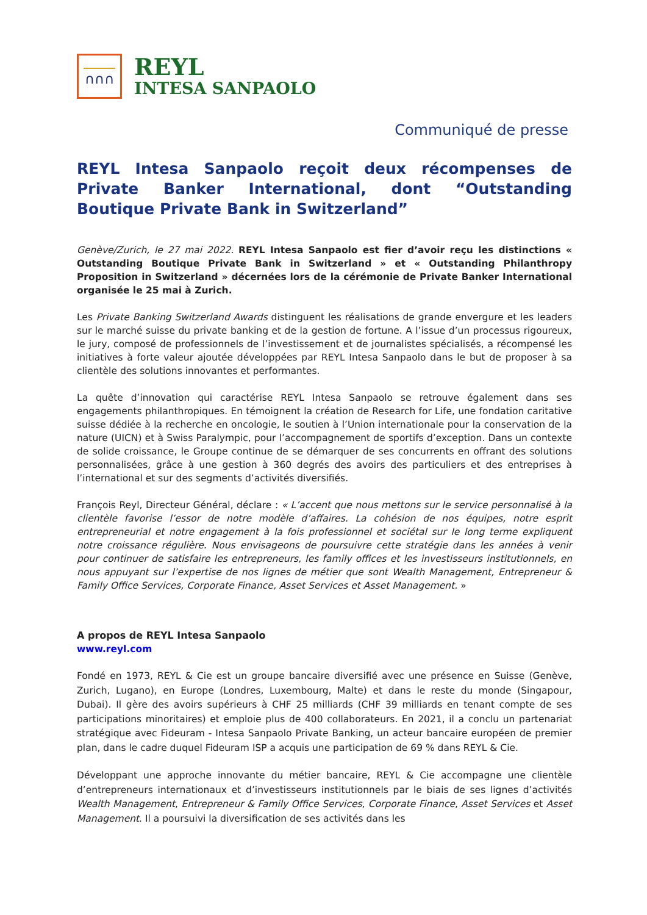∩∩∩
REYL
INTESA SANPAOLO
Communiqué de presse
REYL Intesa Sanpaolo reçoit deux récompenses de Private Banker International, dont “Outstanding Boutique Private Bank in Switzerland”
Genève/Zurich, le 27 mai 2022. REYL Intesa Sanpaolo est fier d’avoir reçu les distinctions « Outstanding Boutique Private Bank in Switzerland » et « Outstanding Philanthropy Proposition in Switzerland » décernées lors de la cérémonie de Private Banker International organisée le 25 mai à Zurich.
Les Private Banking Switzerland Awards distinguent les réalisations de grande envergure et les leaders sur le marché suisse du private banking et de la gestion de fortune. A l’issue d’un processus rigoureux, le jury, composé de professionnels de l’investissement et de journalistes spécialisés, a récompensé les initiatives à forte valeur ajoutée développées par REYL Intesa Sanpaolo dans le but de proposer à sa clientèle des solutions innovantes et performantes.
La quête d’innovation qui caractérise REYL Intesa Sanpaolo se retrouve également dans ses engagements philanthropiques. En témoignent la création de Research for Life, une fondation caritative suisse dédiée à la recherche en oncologie, le soutien à l’Union internationale pour la conservation de la nature (UICN) et à Swiss Paralympic, pour l’accompagnement de sportifs d’exception. Dans un contexte de solide croissance, le Groupe continue de se démarquer de ses concurrents en offrant des solutions personnalisées, grâce à une gestion à 360 degrés des avoirs des particuliers et des entreprises à l’international et sur des segments d’activités diversifiés.
François Reyl, Directeur Général, déclare : « L’accent que nous mettons sur le service personnalisé à la clientèle favorise l’essor de notre modèle d’affaires. La cohésion de nos équipes, notre esprit entrepreneurial et notre engagement à la fois professionnel et sociétal sur le long terme expliquent notre croissance régulière. Nous envisageons de poursuivre cette stratégie dans les années à venir pour continuer de satisfaire les entrepreneurs, les family offices et les investisseurs institutionnels, en nous appuyant sur l’expertise de nos lignes de métier que sont Wealth Management, Entrepreneur & Family Office Services, Corporate Finance, Asset Services et Asset Management. »
A propos de REYL Intesa Sanpaolo
www.reyl.com
Fondé en 1973, REYL & Cie est un groupe bancaire diversifié avec une présence en Suisse (Genève, Zurich, Lugano), en Europe (Londres, Luxembourg, Malte) et dans le reste du monde (Singapour, Dubai). Il gère des avoirs supérieurs à CHF 25 milliards (CHF 39 milliards en tenant compte de ses participations minoritaires) et emploie plus de 400 collaborateurs. En 2021, il a conclu un partenariat stratégique avec Fideuram - Intesa Sanpaolo Private Banking, un acteur bancaire européen de premier plan, dans le cadre duquel Fideuram ISP a acquis une participation de 69 % dans REYL & Cie.
Développant une approche innovante du métier bancaire, REYL & Cie accompagne une clientèle d’entrepreneurs internationaux et d’investisseurs institutionnels par le biais de ses lignes d’activités Wealth Management, Entrepreneur & Family Office Services, Corporate Finance, Asset Services et Asset Management. Il a poursuivi la diversification de ses activités dans les